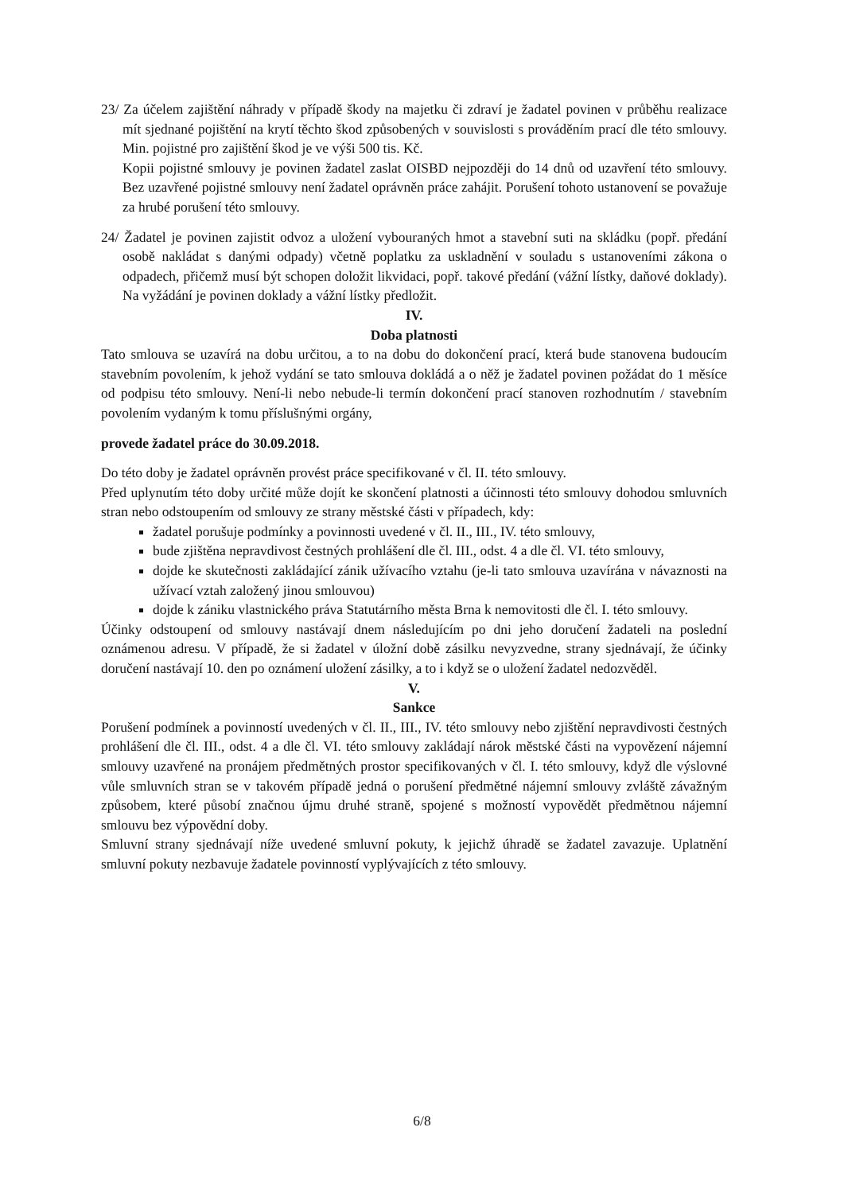23/ Za účelem zajištění náhrady v případě škody na majetku či zdraví je žadatel povinen v průběhu realizace mít sjednané pojištění na krytí těchto škod způsobených v souvislosti s prováděním prací dle této smlouvy. Min. pojistné pro zajištění škod je ve výši 500 tis. Kč.
Kopii pojistné smlouvy je povinen žadatel zaslat OISBD nejpozději do 14 dnů od uzavření této smlouvy. Bez uzavřené pojistné smlouvy není žadatel oprávněn práce zahájit. Porušení tohoto ustanovení se považuje za hrubé porušení této smlouvy.
24/ Žadatel je povinen zajistit odvoz a uložení vybouraných hmot a stavební suti na skládku (popř. předání osobě nakládat s danými odpady) včetně poplatku za uskladnění v souladu s ustanoveními zákona o odpadech, přičemž musí být schopen doložit likvidaci, popř. takové předání (vážní lístky, daňové doklady). Na vyžádání je povinen doklady a vážní lístky předložit.
IV.
Doba platnosti
Tato smlouva se uzavírá na dobu určitou, a to na dobu do dokončení prací, která bude stanovena budoucím stavebním povolením, k jehož vydání se tato smlouva dokládá a o něž je žadatel povinen požádat do 1 měsíce od podpisu této smlouvy. Není-li nebo nebude-li termín dokončení prací stanoven rozhodnutím / stavebním povolením vydaným k tomu příslušnými orgány,
provede žadatel práce do 30.09.2018.
Do této doby je žadatel oprávněn provést práce specifikované v čl. II. této smlouvy.
Před uplynutím této doby určité může dojít ke skončení platnosti a účinnosti této smlouvy dohodou smluvních stran nebo odstoupením od smlouvy ze strany městské části v případech, kdy:
žadatel porušuje podmínky a povinnosti uvedené v čl. II., III., IV. této smlouvy,
bude zjištěna nepravdivost čestných prohlášení dle čl. III., odst. 4 a dle čl. VI. této smlouvy,
dojde ke skutečnosti zakládající zánik užívacího vztahu (je-li tato smlouva uzavírána v návaznosti na užívací vztah založený jinou smlouvou)
dojde k zániku vlastnického práva Statutárního města Brna k nemovitosti dle čl. I. této smlouvy.
Účinky odstoupení od smlouvy nastávají dnem následujícím po dni jeho doručení žadateli na poslední oznámenou adresu. V případě, že si žadatel v úložní době zásilku nevyzvedne, strany sjednávají, že účinky doručení nastávají 10. den po oznámení uložení zásilky, a to i když se o uložení žadatel nedozvěděl.
V.
Sankce
Porušení podmínek a povinností uvedených v čl. II., III., IV. této smlouvy nebo zjištění nepravdivosti čestných prohlášení dle čl. III., odst. 4 a dle čl. VI. této smlouvy zakládají nárok městské části na vypovězení nájemní smlouvy uzavřené na pronájem předmětných prostor specifikovaných v čl. I. této smlouvy, když dle výslovné vůle smluvních stran se v takovém případě jedná o porušení předmětné nájemní smlouvy zvláště závažným způsobem, které působí značnou újmu druhé straně, spojené s možností vypovědět předmětnou nájemní smlouvu bez výpovědní doby.
Smluvní strany sjednávají níže uvedené smluvní pokuty, k jejichž úhradě se žadatel zavazuje. Uplatnění smluvní pokuty nezbavuje žadatele povinností vyplývajících z této smlouvy.
6/8